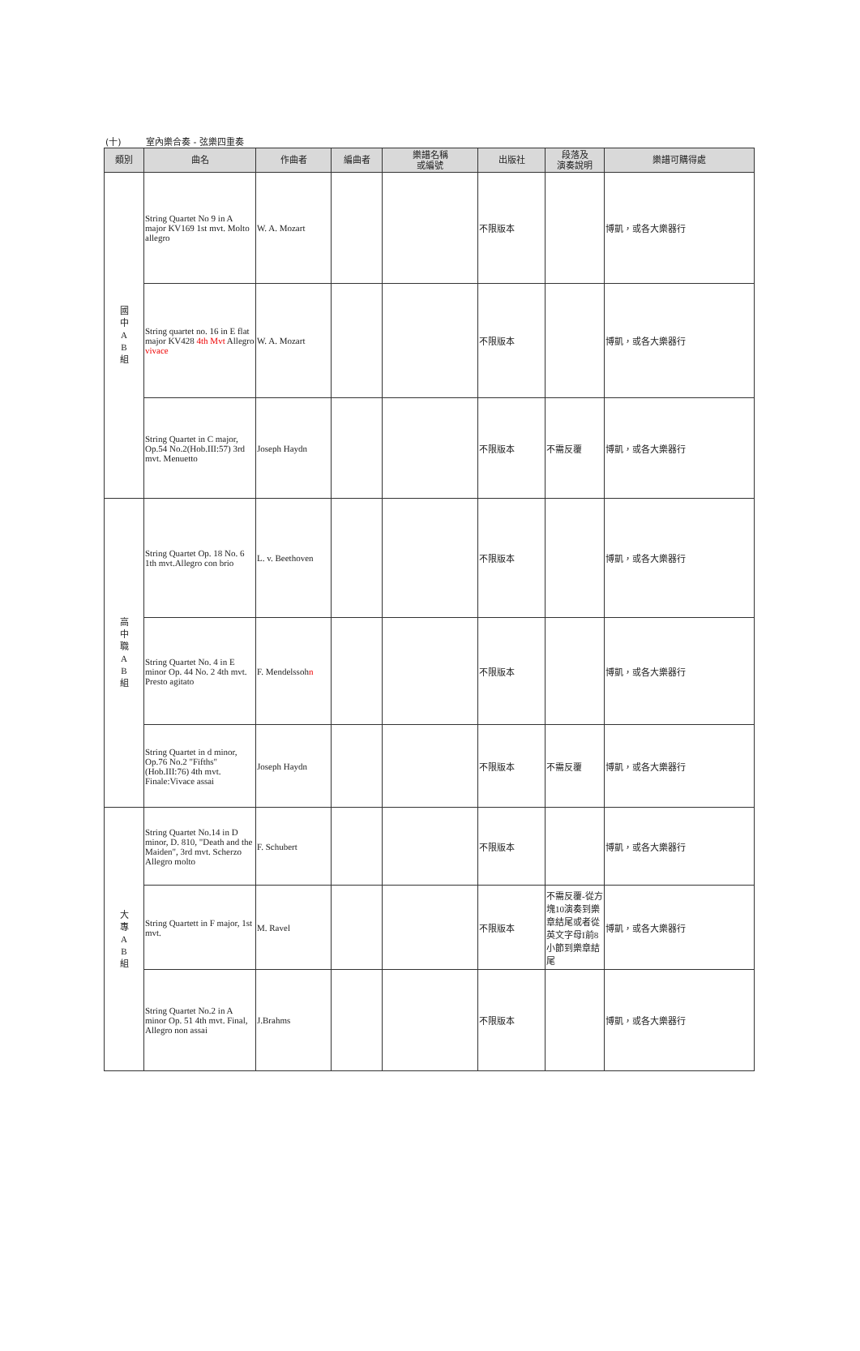(十) 室內樂合奏 - 弦樂四重奏
| 類別 | 曲名 | 作曲者 | 編曲者 | 樂譜名稱 或編號 | 出版社 | 段落及 演奏說明 | 樂譜可購得處 |
| --- | --- | --- | --- | --- | --- | --- | --- |
| 國 中 A B 組 | String Quartet No 9 in A major KV169 1st mvt. Molto allegro | W. A. Mozart | | | 不限版本 | | 博凱，或各大樂器行 |
| | String quartet no. 16 in E flat major KV428 4th Mvt Allegro vivace | W. A. Mozart | | | 不限版本 | | 博凱，或各大樂器行 |
| | String Quartet in C major, Op.54 No.2(Hob.III:57) 3rd mvt. Menuetto | Joseph Haydn | | | 不限版本 | 不需反覆 | 博凱，或各大樂器行 |
| 高 中 職 A B 組 | String Quartet Op. 18 No. 6 1th mvt.Allegro con brio | L. v. Beethoven | | | 不限版本 | | 博凱，或各大樂器行 |
| | String Quartet No. 4 in E minor Op. 44 No. 2 4th mvt. Presto agitato | F. Mendelssoh n | | | 不限版本 | | 博凱，或各大樂器行 |
| | String Quartet in d minor, Op.76 No.2 "Fifths"(Hob.III:76) 4th mvt. Finale:Vivace assai | Joseph Haydn | | | 不限版本 | 不需反覆 | 博凱，或各大樂器行 |
| 大 專 A B 組 | String Quartet No.14 in D minor, D. 810, "Death and the Maiden", 3rd mvt. Scherzo Allegro molto | F. Schubert | | | 不限版本 | | 博凱，或各大樂器行 |
| | String Quartett in F major, 1st mvt. | M. Ravel | | | 不限版本 | 不需反覆-從方塊10演奏到樂章結尾或者從英文字母I前8小節到樂章結尾 | 博凱，或各大樂器行 |
| | String Quartet No.2 in A minor Op. 51 4th mvt. Final, Allegro non assai | J.Brahms | | | 不限版本 | | 博凱，或各大樂器行 |